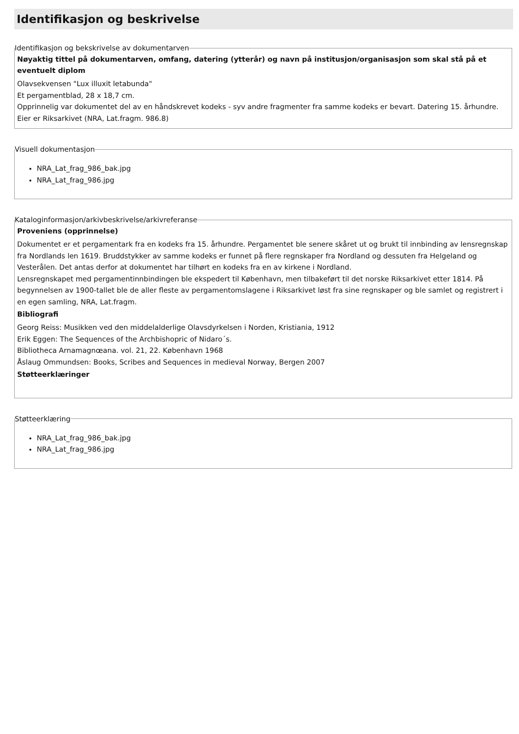Identifikasjon og beskrivelse
Identifikasjon og bekskrivelse av dokumentarven
Nøyaktig tittel på dokumentarven, omfang, datering (ytterår) og navn på institusjon/organisasjon som skal stå på et eventuelt diplom
Olavsekvensen "Lux illuxit letabunda"
Et pergamentblad, 28 x 18,7 cm.
Opprinnelig var dokumentet del av en håndskrevet kodeks - syv andre fragmenter fra samme kodeks er bevart. Datering 15. århundre.
Eier er Riksarkivet (NRA, Lat.fragm. 986.8)
Visuell dokumentasjon
NRA_Lat_frag_986_bak.jpg
NRA_Lat_frag_986.jpg
Kataloginformasjon/arkivbeskrivelse/arkivreferanse
Proveniens (opprinnelse)
Dokumentet er et pergamentark fra en kodeks fra 15. århundre. Pergamentet ble senere skåret ut og brukt til innbinding av lensregnskap fra Nordlands len 1619. Bruddstykker av samme kodeks er funnet på flere regnskaper fra Nordland og dessuten fra Helgeland og Vesterålen. Det antas derfor at dokumentet har tilhørt en kodeks fra en av kirkene i Nordland.
Lensregnskapet med pergamentinnbindingen ble ekspedert til København, men tilbakeført til det norske Riksarkivet etter 1814. På begynnelsen av 1900-tallet ble de aller fleste av pergamentomslagene i Riksarkivet løst fra sine regnskaper og ble samlet og registrert i en egen samling, NRA, Lat.fragm.
Bibliografi
Georg Reiss: Musikken ved den middelalderlige Olavsdyrkelsen i Norden, Kristiania, 1912
Erik Eggen: The Sequences of the Archbishopric of Nidaro´s.
Bibliotheca Arnamagnœana. vol. 21, 22. København 1968
Åslaug Ommundsen: Books, Scribes and Sequences in medieval Norway, Bergen 2007
Støtteerklæringer
Støtteerklæring
NRA_Lat_frag_986_bak.jpg
NRA_Lat_frag_986.jpg